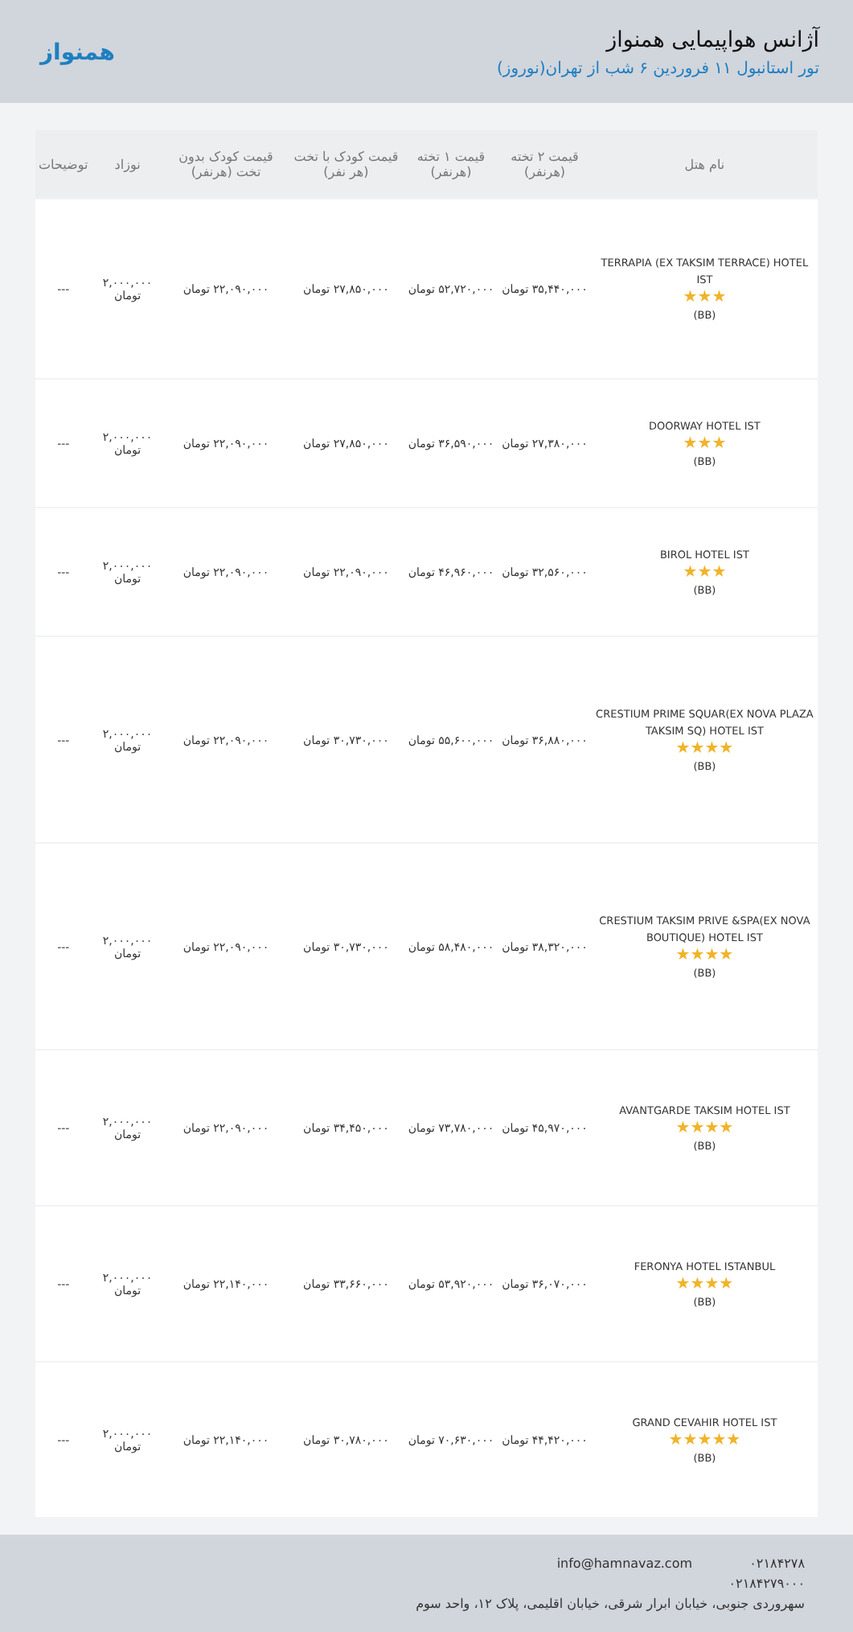آژانس هواپیمایی همنواز
تور استانبول ۱۱ فروردین ۶ شب از تهران(نوروز)
همنواز
| نام هتل | قیمت ۲ تخته (هرنفر) | قیمت ۱ تخته (هرنفر) | قیمت کودک با تخت (هر نفر) | قیمت کودک بدون تخت (هرنفر) | نوزاد | توضیحات |
| --- | --- | --- | --- | --- | --- | --- |
| TERRAPIA (EX TAKSIM TERRACE) HOTEL IST ★★★ (BB) | ۳۵,۴۴۰,۰۰۰ تومان | ۵۲,۷۲۰,۰۰۰ تومان | ۲۷,۸۵۰,۰۰۰ تومان | ۲۲,۰۹۰,۰۰۰ تومان | ۲,۰۰۰,۰۰۰ تومان | --- |
| DOORWAY HOTEL IST ★★★ (BB) | ۲۷,۳۸۰,۰۰۰ تومان | ۳۶,۵۹۰,۰۰۰ تومان | ۲۷,۸۵۰,۰۰۰ تومان | ۲۲,۰۹۰,۰۰۰ تومان | ۲,۰۰۰,۰۰۰ تومان | --- |
| BIROL HOTEL IST ★★★ (BB) | ۳۲,۵۶۰,۰۰۰ تومان | ۴۶,۹۶۰,۰۰۰ تومان | ۲۲,۰۹۰,۰۰۰ تومان | ۲۲,۰۹۰,۰۰۰ تومان | ۲,۰۰۰,۰۰۰ تومان | --- |
| CRESTIUM PRIME SQUAR(EX NOVA PLAZA TAKSIM SQ) HOTEL IST ★★★★ (BB) | ۳۶,۸۸۰,۰۰۰ تومان | ۵۵,۶۰۰,۰۰۰ تومان | ۳۰,۷۳۰,۰۰۰ تومان | ۲۲,۰۹۰,۰۰۰ تومان | ۲,۰۰۰,۰۰۰ تومان | --- |
| CRESTIUM TAKSIM PRIVE &SPA(EX NOVA BOUTIQUE) HOTEL IST ★★★★ (BB) | ۳۸,۳۲۰,۰۰۰ تومان | ۵۸,۴۸۰,۰۰۰ تومان | ۳۰,۷۳۰,۰۰۰ تومان | ۲۲,۰۹۰,۰۰۰ تومان | ۲,۰۰۰,۰۰۰ تومان | --- |
| AVANTGARDE TAKSIM HOTEL IST ★★★★ (BB) | ۴۵,۹۷۰,۰۰۰ تومان | ۷۳,۷۸۰,۰۰۰ تومان | ۳۴,۴۵۰,۰۰۰ تومان | ۲۲,۰۹۰,۰۰۰ تومان | ۲,۰۰۰,۰۰۰ تومان | --- |
| FERONYA HOTEL ISTANBUL ★★★★ (BB) | ۳۶,۰۷۰,۰۰۰ تومان | ۵۳,۹۲۰,۰۰۰ تومان | ۳۳,۶۶۰,۰۰۰ تومان | ۲۲,۱۴۰,۰۰۰ تومان | ۲,۰۰۰,۰۰۰ تومان | --- |
| GRAND CEVAHIR HOTEL IST ★★★★★ (BB) | ۴۴,۴۲۰,۰۰۰ تومان | ۷۰,۶۳۰,۰۰۰ تومان | ۳۰,۷۸۰,۰۰۰ تومان | ۲۲,۱۴۰,۰۰۰ تومان | ۲,۰۰۰,۰۰۰ تومان | --- |
۰۲۱۸۴۲۷۸ info@hamnavaz.com
۰۲۱۸۴۲۷۹۰۰۰
سهروردی جنوبی، خیابان ابرار شرقی، خیابان اقلیمی، پلاک ۱۲، واحد سوم